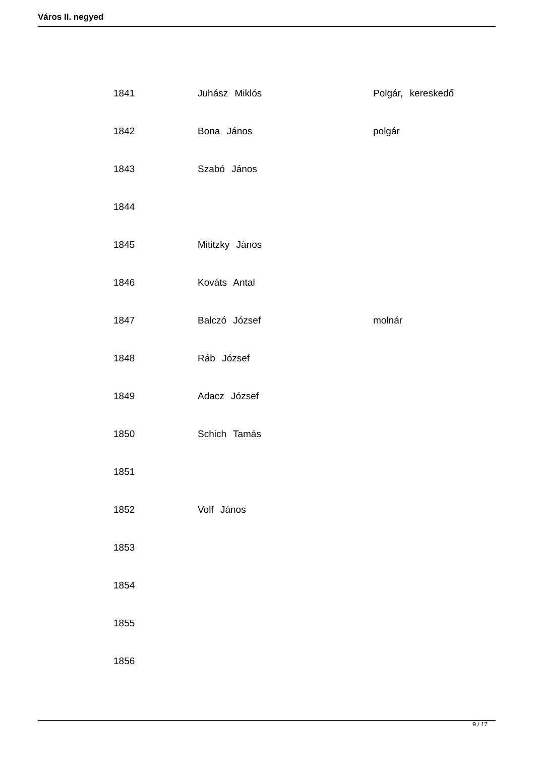Város II. negyed
| 1841 | Juhász Miklós | Polgár, kereskedő |
| 1842 | Bona János | polgár |
| 1843 | Szabó János | |
| 1844 | | |
| 1845 | Mititzky János | |
| 1846 | Kováts Antal | |
| 1847 | Balczó József | molnár |
| 1848 | Ráb József | |
| 1849 | Adacz József | |
| 1850 | Schich Tamás | |
| 1851 | | |
| 1852 | Volf János | |
| 1853 | | |
| 1854 | | |
| 1855 | | |
| 1856 | | |
9 / 17